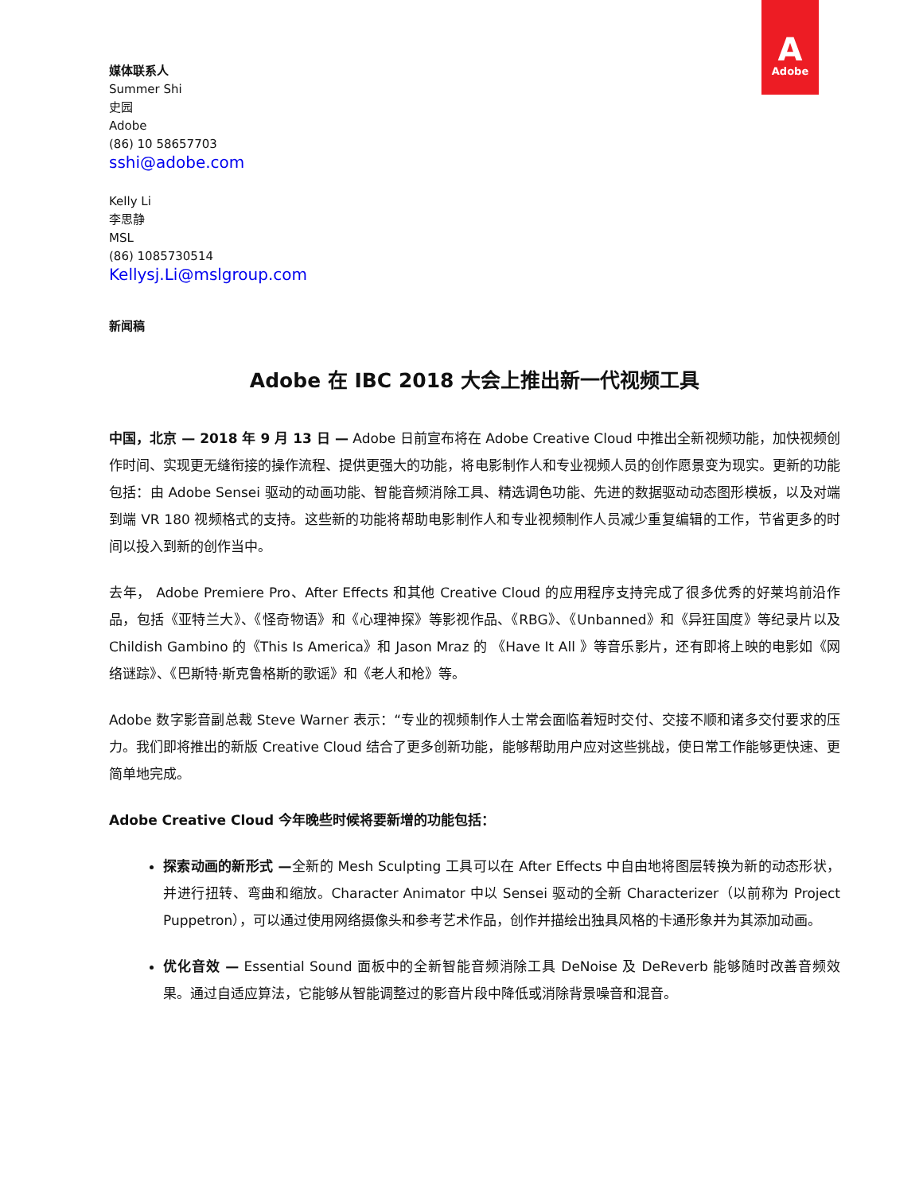A
Adobe
媒体联系人
Summer Shi
史园
Adobe
(86) 10 58657703
sshi@adobe.com
Kelly Li
李思静
MSL
(86) 1085730514
Kellysj.Li@mslgroup.com
新闻稿
Adobe 在 IBC 2018 大会上推出新一代视频工具
中国，北京 — 2018 年 9 月 13 日 — Adobe 日前宣布将在 Adobe Creative Cloud 中推出全新视频功能，加快视频创作时间、实现更无缝衔接的操作流程、提供更强大的功能，将电影制作人和专业视频人员的创作愿景变为现实。更新的功能包括：由 Adobe Sensei 驱动的动画功能、智能音频消除工具、精选调色功能、先进的数据驱动动态图形模板，以及对端到端 VR 180 视频格式的支持。这些新的功能将帮助电影制作人和专业视频制作人员减少重复编辑的工作，节省更多的时间以投入到新的创作当中。
去年， Adobe Premiere Pro、After Effects 和其他 Creative Cloud 的应用程序支持完成了很多优秀的好莱坞前沿作品，包括《亚特兰大》、《怪奇物语》和《心理神探》等影视作品、《RBG》、《Unbanned》和《异狂国度》等纪录片以及 Childish Gambino 的《This Is America》和 Jason Mraz 的 《Have It All 》等音乐影片，还有即将上映的电影如《网络谜踪》、《巴斯特·斯克鲁格斯的歌谣》和《老人和枪》等。
Adobe 数字影音副总裁 Steve Warner 表示：“专业的视频制作人士常会面临着短时交付、交接不顺和诸多交付要求的压力。我们即将推出的新版 Creative Cloud 结合了更多创新功能，能够帮助用户应对这些挑战，使日常工作能够更快速、更简单地完成。
Adobe Creative Cloud 今年晚些时候将要新增的功能包括：
探索动画的新形式 —全新的 Mesh Sculpting 工具可以在 After Effects 中自由地将图层转换为新的动态形状，并进行扭转、弯曲和缩放。Character Animator 中以 Sensei 驱动的全新 Characterizer（以前称为 Project Puppetron），可以通过使用网络摄像头和参考艺术作品，创作并描绘出独具风格的卡通形象并为其添加动画。
优化音效 — Essential Sound 面板中的全新智能音频消除工具 DeNoise 及 DeReverb 能够随时改善音频效果。通过自适应算法，它能够从智能调整过的影音片段中降低或消除背景噪音和混音。